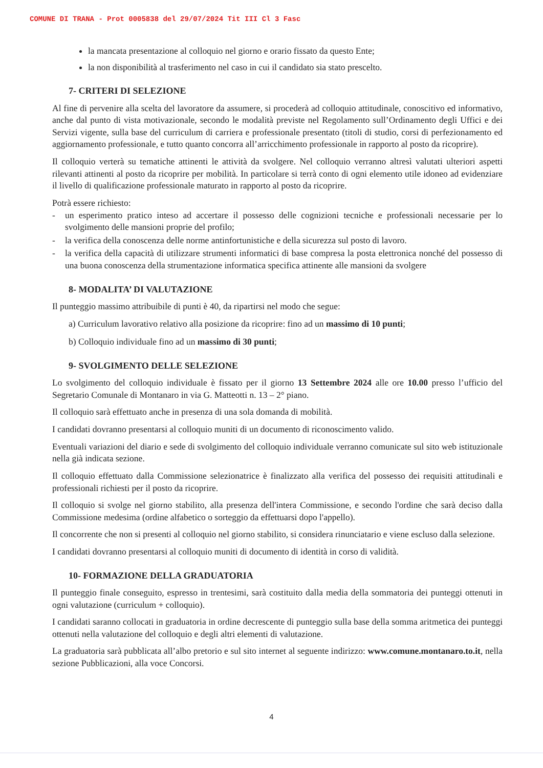COMUNE DI TRANA - Prot 0005838 del 29/07/2024 Tit III Cl 3 Fasc
la mancata presentazione al colloquio nel giorno e orario fissato da questo Ente;
la non disponibilità al trasferimento nel caso in cui il candidato sia stato prescelto.
7- CRITERI DI SELEZIONE
Al fine di pervenire alla scelta del lavoratore da assumere, si procederà ad colloquio attitudinale, conoscitivo ed informativo, anche dal punto di vista motivazionale, secondo le modalità previste nel Regolamento sull’Ordinamento degli Uffici e dei Servizi vigente, sulla base del curriculum di carriera e professionale presentato (titoli di studio, corsi di perfezionamento ed aggiornamento professionale, e tutto quanto concorra all’arricchimento professionale in rapporto al posto da ricoprire).
Il colloquio verterà su tematiche attinenti le attività da svolgere. Nel colloquio verranno altresì valutati ulteriori aspetti rilevanti attinenti al posto da ricoprire per mobilità. In particolare si terrà conto di ogni elemento utile idoneo ad evidenziare il livello di qualificazione professionale maturato in rapporto al posto da ricoprire.
Potrà essere richiesto:
- un esperimento pratico inteso ad accertare il possesso delle cognizioni tecniche e professionali necessarie per lo svolgimento delle mansioni proprie del profilo;
- la verifica della conoscenza delle norme antinfortunistiche e della sicurezza sul posto di lavoro.
- la verifica della capacità di utilizzare strumenti informatici di base compresa la posta elettronica nonché del possesso di una buona conoscenza della strumentazione informatica specifica attinente alle mansioni da svolgere
8- MODALITA’ DI VALUTAZIONE
Il punteggio massimo attribuibile di punti è 40, da ripartirsi nel modo che segue:
a) Curriculum lavorativo relativo alla posizione da ricoprire: fino ad un massimo di 10 punti;
b) Colloquio individuale fino ad un massimo di 30 punti;
9- SVOLGIMENTO DELLE SELEZIONE
Lo svolgimento del colloquio individuale è fissato per il giorno 13 Settembre 2024 alle ore 10.00 presso l’ufficio del Segretario Comunale di Montanaro in via G. Matteotti n. 13 – 2° piano.
Il colloquio sarà effettuato anche in presenza di una sola domanda di mobilità.
I candidati dovranno presentarsi al colloquio muniti di un documento di riconoscimento valido.
Eventuali variazioni del diario e sede di svolgimento del colloquio individuale verranno comunicate sul sito web istituzionale nella già indicata sezione.
Il colloquio effettuato dalla Commissione selezionatrice è finalizzato alla verifica del possesso dei requisiti attitudinali e professionali richiesti per il posto da ricoprire.
Il colloquio si svolge nel giorno stabilito, alla presenza dell'intera Commissione, e secondo l'ordine che sarà deciso dalla Commissione medesima (ordine alfabetico o sorteggio da effettuarsi dopo l'appello).
Il concorrente che non si presenti al colloquio nel giorno stabilito, si considera rinunciatario e viene escluso dalla selezione.
I candidati dovranno presentarsi al colloquio muniti di documento di identità in corso di validità.
10- FORMAZIONE DELLA GRADUATORIA
Il punteggio finale conseguito, espresso in trentesimi, sarà costituito dalla media della sommatoria dei punteggi ottenuti in ogni valutazione (curriculum + colloquio).
I candidati saranno collocati in graduatoria in ordine decrescente di punteggio sulla base della somma aritmetica dei punteggi ottenuti nella valutazione del colloquio e degli altri elementi di valutazione.
La graduatoria sarà pubblicata all’albo pretorio e sul sito internet al seguente indirizzo: www.comune.montanaro.to.it, nella sezione Pubblicazioni, alla voce Concorsi.
4